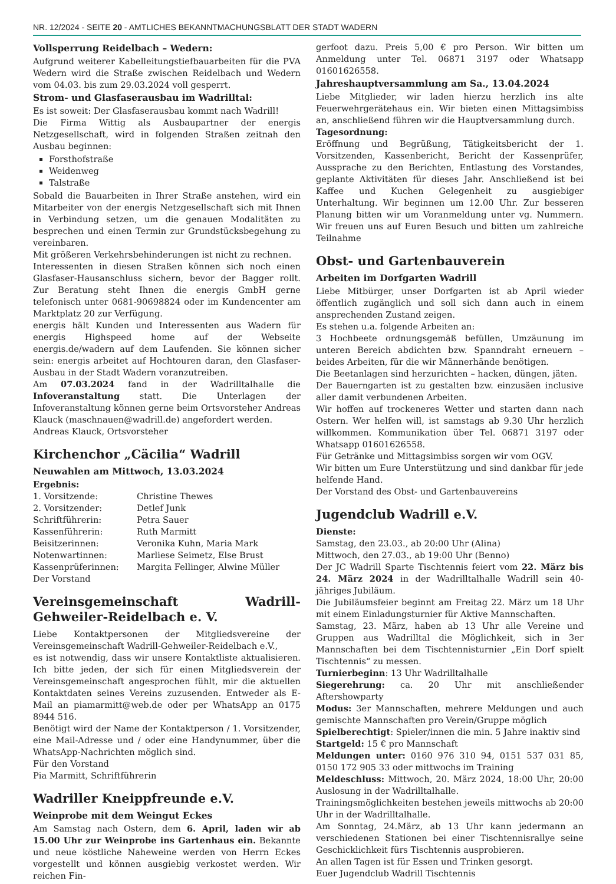NR. 12/2024 - SEITE 20 - AMTLICHES BEKANNTMACHUNGSBLATT DER STADT WADERN
Vollsperrung Reidelbach – Wedern:
Aufgrund weiterer Kabelleitungstiefbauarbeiten für die PVA Wedern wird die Straße zwischen Reidelbach und Wedern vom 04.03. bis zum 29.03.2024 voll gesperrt.
Strom- und Glasfaserausbau im Wadrilltal:
Es ist soweit: Der Glasfaserausbau kommt nach Wadrill!
Die Firma Wittig als Ausbaupartner der energis Netzgesellschaft, wird in folgenden Straßen zeitnah den Ausbau beginnen:
Forsthofstraße
Weidenweg
Talstraße
Sobald die Bauarbeiten in Ihrer Straße anstehen, wird ein Mitarbeiter von der energis Netzgesellschaft sich mit Ihnen in Verbindung setzen, um die genauen Modalitäten zu besprechen und einen Termin zur Grundstücksbegehung zu vereinbaren.
Mit größeren Verkehrsbehinderungen ist nicht zu rechnen.
Interessenten in diesen Straßen können sich noch einen Glasfaser-Hausanschluss sichern, bevor der Bagger rollt. Zur Beratung steht Ihnen die energis GmbH gerne telefonisch unter 0681-90698824 oder im Kundencenter am Marktplatz 20 zur Verfügung.
energis hält Kunden und Interessenten aus Wadern für energis Highspeed home auf der Webseite energis.de/wadern auf dem Laufenden. Sie können sicher sein: energis arbeitet auf Hochtouren daran, den Glasfaser-Ausbau in der Stadt Wadern voranzutreiben.
Am 07.03.2024 fand in der Wadrilltalhalle die Infoveranstaltung statt. Die Unterlagen der Infoveranstaltung können gerne beim Ortsvorsteher Andreas Klauck (maschnauen@wadrill.de) angefordert werden.
Andreas Klauck, Ortsvorsteher
Kirchenchor „Cäcilia“ Wadrill
Neuwahlen am Mittwoch, 13.03.2024
Ergebnis:
| 1. Vorsitzende: | Christine Thewes |
| 2. Vorsitzender: | Detlef Junk |
| Schriftführerin: | Petra Sauer |
| Kassenführerin: | Ruth Marmitt |
| Beisitzerinnen: | Veronika Kuhn, Maria Mark |
| Notenwartinnen: | Marliese Seimetz, Else Brust |
| Kassenprüferinnen: | Margita Fellinger, Alwine Müller |
Der Vorstand
Vereinsgemeinschaft Wadrill-Gehweiler-Reidelbach e. V.
Liebe Kontaktpersonen der Mitgliedsvereine der Vereinsgemeinschaft Wadrill-Gehweiler-Reidelbach e.V.,
es ist notwendig, dass wir unsere Kontaktliste aktualisieren. Ich bitte jeden, der sich für einen Mitgliedsverein der Vereinsgemeinschaft angesprochen fühlt, mir die aktuellen Kontaktdaten seines Vereins zuzusenden. Entweder als E-Mail an piamarmitt@web.de oder per WhatsApp an 0175 8944 516.
Benötigt wird der Name der Kontaktperson / 1. Vorsitzender, eine Mail-Adresse und / oder eine Handynummer, über die WhatsApp-Nachrichten möglich sind.
Für den Vorstand
Pia Marmitt, Schriftführerin
Wadriller Kneippfreunde e.V.
Weinprobe mit dem Weingut Eckes
Am Samstag nach Ostern, dem 6. April, laden wir ab 15.00 Uhr zur Weinprobe ins Gartenhaus ein. Bekannte und neue köstliche Naheweine werden von Herrn Eckes vorgestellt und können ausgiebig verkostet werden. Wir reichen Fin-
gerfoot dazu. Preis 5,00 € pro Person. Wir bitten um Anmeldung unter Tel. 06871 3197 oder Whatsapp 01601626558.
Jahreshauptversammlung am Sa., 13.04.2024
Liebe Mitglieder, wir laden hierzu herzlich ins alte Feuerwehrgerätehaus ein. Wir bieten einen Mittagsimbiss an, anschließend führen wir die Hauptversammlung durch.
Tagesordnung:
Eröffnung und Begrüßung, Tätigkeitsbericht der 1. Vorsitzenden, Kassenbericht, Bericht der Kassenprüfer, Aussprache zu den Berichten, Entlastung des Vorstandes, geplante Aktivitäten für dieses Jahr. Anschließend ist bei Kaffee und Kuchen Gelegenheit zu ausgiebiger Unterhaltung. Wir beginnen um 12.00 Uhr. Zur besseren Planung bitten wir um Voranmeldung unter vg. Nummern. Wir freuen uns auf Euren Besuch und bitten um zahlreiche Teilnahme
Obst- und Gartenbauverein
Arbeiten im Dorfgarten Wadrill
Liebe Mitbürger, unser Dorfgarten ist ab April wieder öffentlich zugänglich und soll sich dann auch in einem ansprechenden Zustand zeigen.
Es stehen u.a. folgende Arbeiten an:
3 Hochbeete ordnungsgemäß befüllen, Umzäunung im unteren Bereich abdichten bzw. Spanndraht erneuern – beides Arbeiten, für die wir Männerhände benötigen.
Die Beetanlagen sind herzurichten – hacken, düngen, jäten.
Der Bauerngarten ist zu gestalten bzw. einzusäen inclusive aller damit verbundenen Arbeiten.
Wir hoffen auf trockeneres Wetter und starten dann nach Ostern. Wer helfen will, ist samstags ab 9.30 Uhr herzlich willkommen. Kommunikation über Tel. 06871 3197 oder Whatsapp 01601626558.
Für Getränke und Mittagsimbiss sorgen wir vom OGV.
Wir bitten um Eure Unterstützung und sind dankbar für jede helfende Hand.
Der Vorstand des Obst- und Gartenbauvereins
Jugendclub Wadrill e.V.
Dienste:
Samstag, den 23.03., ab 20:00 Uhr (Alina)
Mittwoch, den 27.03., ab 19:00 Uhr (Benno)
Der JC Wadrill Sparte Tischtennis feiert vom 22. März bis 24. März 2024 in der Wadrilltalhalle Wadrill sein 40-jähriges Jubiläum.
Die Jubiläumsfeier beginnt am Freitag 22. März um 18 Uhr mit einem Einladungsturnier für Aktive Mannschaften.
Samstag, 23. März, haben ab 13 Uhr alle Vereine und Gruppen aus Wadrilltal die Möglichkeit, sich in 3er Mannschaften bei dem Tischtennisturnier „Ein Dorf spielt Tischtennis“ zu messen.
Turnierbeginn: 13 Uhr Wadrilltalhalle
Siegerehrung: ca. 20 Uhr mit anschließender Aftershowparty
Modus: 3er Mannschaften, mehrere Meldungen und auch gemischte Mannschaften pro Verein/Gruppe möglich
Spielberechtigt: Spieler/innen die min. 5 Jahre inaktiv sind
Startgeld: 15 € pro Mannschaft
Meldungen unter: 0160 976 310 94, 0151 537 031 85, 0150 172 905 33 oder mittwochs im Training
Meldeschluss: Mittwoch, 20. März 2024, 18:00 Uhr, 20:00 Auslosung in der Wadrilltalhalle.
Trainingsmöglichkeiten bestehen jeweils mittwochs ab 20:00 Uhr in der Wadrilltalhalle.
Am Sonntag, 24.März, ab 13 Uhr kann jedermann an verschiedenen Stationen bei einer Tischtennisrallye seine Geschicklichkeit fürs Tischtennis ausprobieren.
An allen Tagen ist für Essen und Trinken gesorgt.
Euer Jugendclub Wadrill Tischtennis